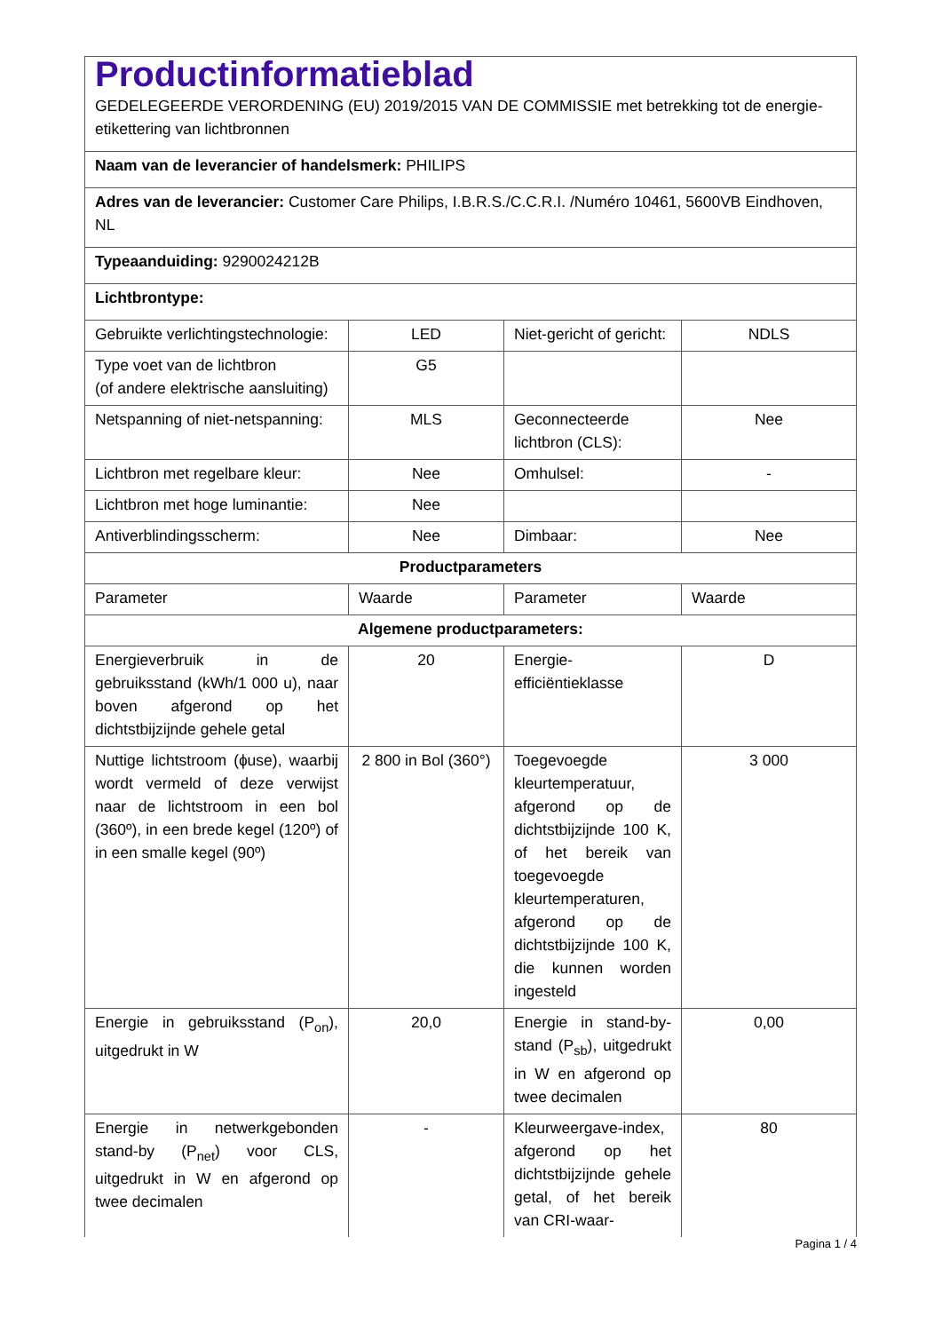| Productinformatieblad GEDELEGEERDE VERORDENING (EU) 2019/2015 VAN DE COMMISSIE met betrekking tot de energie-etikettering van lichtbronnen | | | |
| Naam van de leverancier of handelsmerk: PHILIPS | | | |
| Adres van de leverancier: Customer Care Philips, I.B.R.S./C.C.R.I. /Numéro 10461, 5600VB Eindhoven, NL | | | |
| Typeaanduiding: 9290024212B | | | |
| Lichtbrontype: | | | |
| Gebruikte verlichtingstechnologie: | LED | Niet-gericht of gericht: | NDLS |
| Type voet van de lichtbron (of andere elektrische aansluiting) | G5 | | |
| Netspanning of niet-netspanning: | MLS | Geconnecteerde lichtbron (CLS): | Nee |
| Lichtbron met regelbare kleur: | Nee | Omhulsel: | - |
| Lichtbron met hoge luminantie: | Nee | | |
| Antiverblindingsscherm: | Nee | Dimbaar: | Nee |
| Productparameters | | | |
| Parameter | Waarde | Parameter | Waarde |
| Algemene productparameters: | | | |
| Energieverbruik in de gebruiksstand (kWh/1 000 u), naar boven afgerond op het dichtstbijzijnde gehele getal | 20 | Energie-efficiëntieklasse | D |
| Nuttige lichtstroom (ɸuse), waarbij wordt vermeld of deze verwijst naar de lichtstroom in een bol (360º), in een brede kegel (120º) of in een smalle kegel (90º) | 2 800 in Bol (360°) | Toegevoegde kleurtemperatuur, afgerond op de dichtstbijzijnde 100 K, of het bereik van toegevoegde kleurtemperaturen, afgerond op de dichtstbijzijnde 100 K, die kunnen worden ingesteld | 3 000 |
| Energie in gebruiksstand (P<sub>on</sub>), uitgedrukt in W | 20,0 | Energie in stand-by-stand (P<sub>sb</sub>), uitgedrukt in W en afgerond op twee decimalen | 0,00 |
| Energie in netwerkgebonden stand-by (P<sub>net</sub>) voor CLS, uitgedrukt in W en afgerond op twee decimalen | - | Kleurweergave-index, afgerond op het dichtstbijzijnde gehele getal, of het bereik van CRI-waar- | 80 |
Pagina 1 / 4